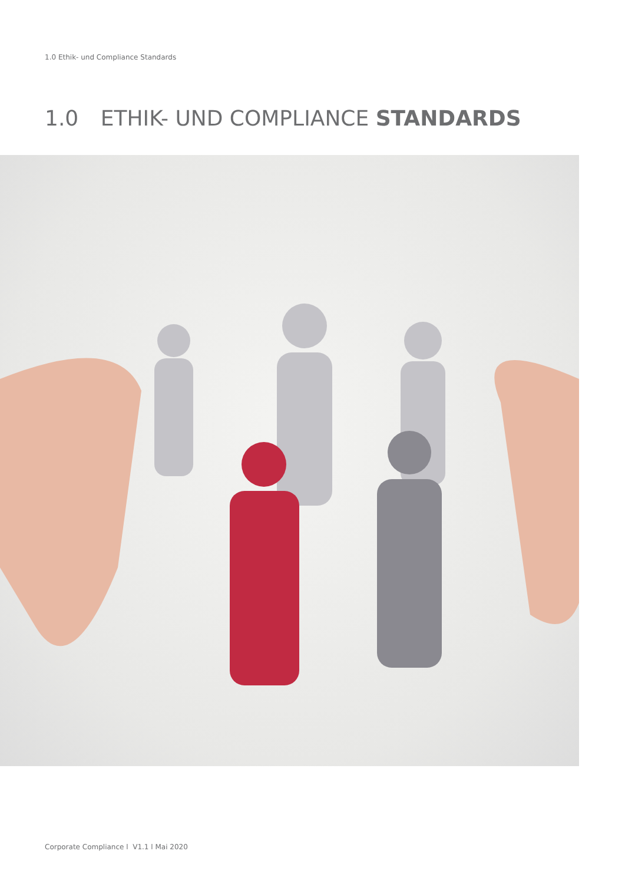1.0 Ethik- und Compliance Standards
1.0 ETHIK- UND COMPLIANCE STANDARDS
Corporate Compliance l V1.1 l Mai 2020